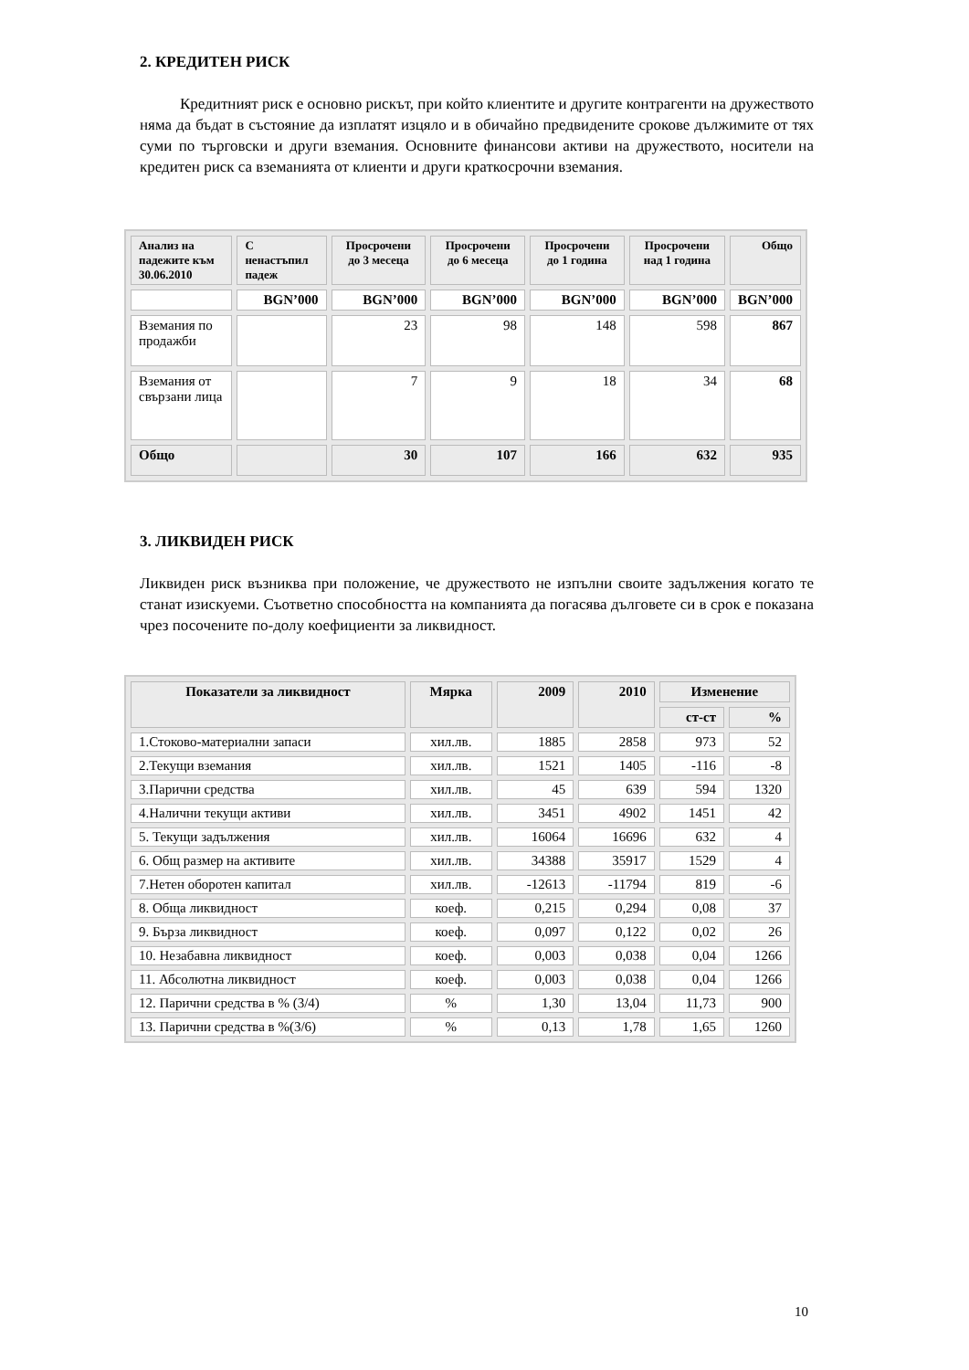2. КРЕДИТЕН РИСК
Кредитният риск е основно рискът, при който клиентите и другите контрагенти на дружеството няма да бъдат в състояние да изплатят изцяло и в обичайно предвидените срокове дължимите от тях суми по търговски и други вземания. Основните финансови активи на дружеството, носители на кредитен риск са вземанията от клиенти и други краткосрочни вземания.
| Анализ на падежите към 30.06.2010 | С ненастъпил падеж | Просрочени до 3 месеца | Просрочени до 6 месеца | Просрочени до 1 година | Просрочени над 1 година | Общо |
| --- | --- | --- | --- | --- | --- | --- |
| | BGN’000 | BGN’000 | BGN’000 | BGN’000 | BGN’000 | BGN’000 |
| Вземания по продажби | | 23 | 98 | 148 | 598 | 867 |
| Вземания от свързани лица | | 7 | 9 | 18 | 34 | 68 |
| Общо | | 30 | 107 | 166 | 632 | 935 |
3. ЛИКВИДЕН РИСК
Ликвиден риск възниква при положение, че дружеството не изпълни своите задължения когато те станат изискуеми. Съответно способността на компанията да погасява дълговете си в срок е показана чрез посочените по-долу коефициенти за ликвидност.
| Показатели за ликвидност | Мярка | 2009 | 2010 | Изменение | |
| --- | --- | --- | --- | --- | --- |
| | | | | ст-ст | % |
| 1.Стоково-материални запаси | хил.лв. | 1885 | 2858 | 973 | 52 |
| 2.Текущи вземания | хил.лв. | 1521 | 1405 | -116 | -8 |
| 3.Парични средства | хил.лв. | 45 | 639 | 594 | 1320 |
| 4.Налични текущи активи | хил.лв. | 3451 | 4902 | 1451 | 42 |
| 5. Текущи задължения | хил.лв. | 16064 | 16696 | 632 | 4 |
| 6. Общ размер на активите | хил.лв. | 34388 | 35917 | 1529 | 4 |
| 7.Нетен оборотен капитал | хил.лв. | -12613 | -11794 | 819 | -6 |
| 8. Обща ликвидност | коеф. | 0,215 | 0,294 | 0,08 | 37 |
| 9. Бърза ликвидност | коеф. | 0,097 | 0,122 | 0,02 | 26 |
| 10. Незабавна ликвидност | коеф. | 0,003 | 0,038 | 0,04 | 1266 |
| 11. Абсолютна ликвидност | коеф. | 0,003 | 0,038 | 0,04 | 1266 |
| 12. Парични средства в % (3/4) | % | 1,30 | 13,04 | 11,73 | 900 |
| 13. Парични средства в %(3/6) | % | 0,13 | 1,78 | 1,65 | 1260 |
10